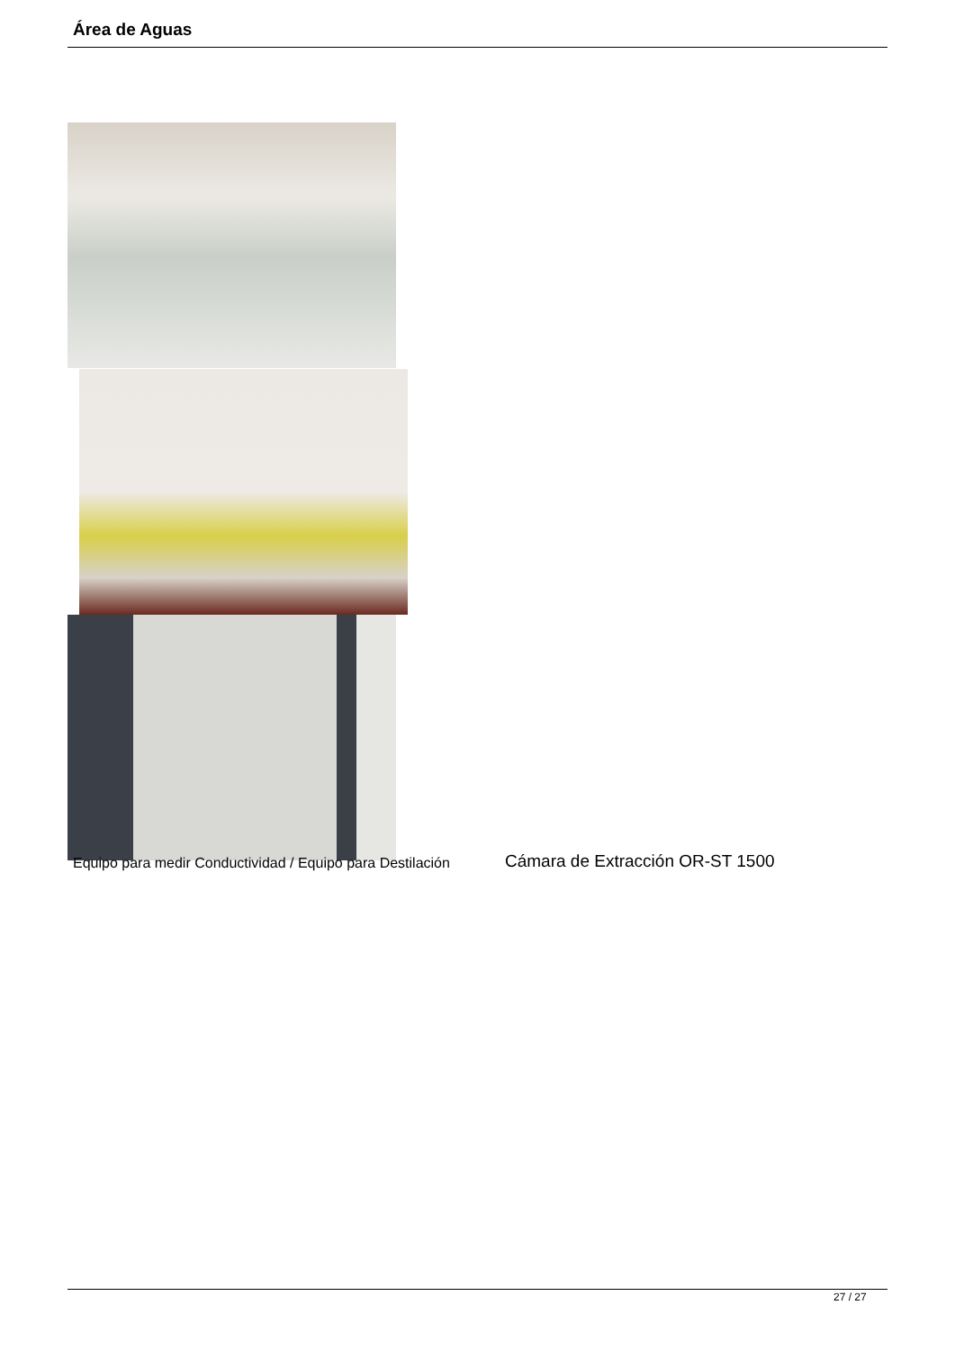Área de Aguas
Equipo para medir Conductividad / Equipo para Destilación
Cámara de Extracción OR-ST 1500
27 / 27